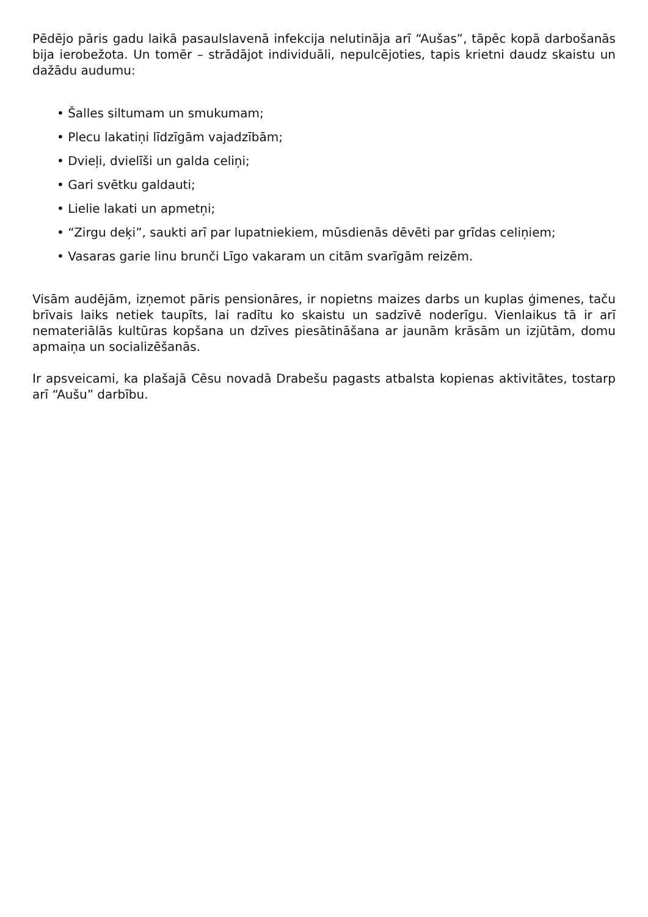Pēdējo pāris gadu laikā pasaulslavenā infekcija nelutināja arī “Aušas”, tāpēc kopā darbošanās bija ierobežota. Un tomēr – strādājot individuāli, nepulcējoties, tapis krietni daudz skaistu un dažādu audumu:
• Šalles siltumam un smukumam;
• Plecu lakatiņi līdzīgām vajadzībām;
• Dvieļi, dvielīši un galda celiņi;
• Gari svētku galdauti;
• Lielie lakati un apmetņi;
• “Zirgu deķi”, saukti arī par lupatniekiem, mūsdienās dēvēti par grīdas celiņiem;
• Vasaras garie linu brunči Līgo vakaram un citām svarīgām reizēm.
Visām audējām, izņemot pāris pensionāres, ir nopietns maizes darbs un kuplas ģimenes, taču brīvais laiks netiek taupīts, lai radītu ko skaistu un sadzīvē noderīgu. Vienlaikus tā ir arī nemateriālās kultūras kopšana un dzīves piesātināšana ar jaunām krāsām un izjūtām, domu apmaiņa un socializēšanās.
Ir apsveicami, ka plašajā Cēsu novadā Drabešu pagasts atbalsta kopienas aktivitātes, tostarp arī “Aušu” darbību.